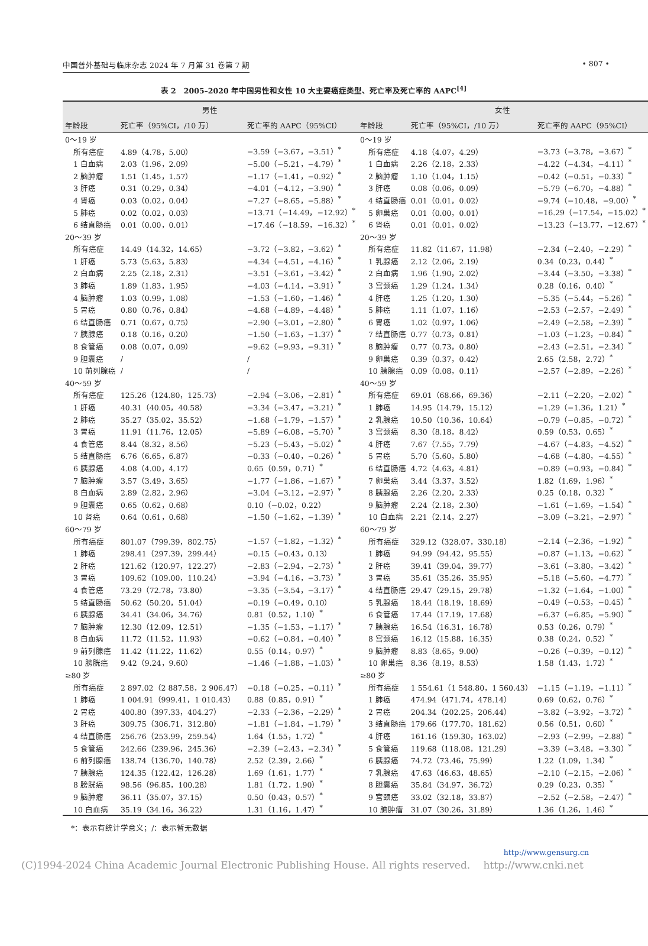中国普外基础与临床杂志 2024 年 7 月第 31 卷第 7 期 • 807 •
表 2　2005–2020 年中国男性和女性 10 大主要癌症类型、死亡率及死亡率的 AAPC<sup>[4]</sup>
| 男性 | | | 女性 | | |
| --- | --- | --- | --- | --- | --- |
| 年龄段 | 死亡率（95%CI，/10 万） | 死亡率的 AAPC（95%CI） | 年龄段 | 死亡率（95%CI，/10 万） | 死亡率的 AAPC（95%CI） |
| 0～19 岁 | | | 0～19 岁 | | |
| 所有癌症 | 4.89（4.78，5.00） | −3.59（−3.67，−3.51）<sup>*</sup> | 所有癌症 | 4.18（4.07，4.29） | −3.73（−3.78，−3.67）<sup>*</sup> |
| 1 白血病 | 2.03（1.96，2.09） | −5.00（−5.21，−4.79）<sup>*</sup> | 1 白血病 | 2.26（2.18，2.33） | −4.22（−4.34，−4.11）<sup>*</sup> |
| 2 脑肿瘤 | 1.51（1.45，1.57） | −1.17（−1.41，−0.92）<sup>*</sup> | 2 脑肿瘤 | 1.10（1.04，1.15） | −0.42（−0.51，−0.33）<sup>*</sup> |
| 3 肝癌 | 0.31（0.29，0.34） | −4.01（−4.12，−3.90）<sup>*</sup> | 3 肝癌 | 0.08（0.06，0.09） | −5.79（−6.70，−4.88）<sup>*</sup> |
| 4 肾癌 | 0.03（0.02，0.04） | −7.27（−8.65，−5.88）<sup>*</sup> | 4 结直肠癌 | 0.01（0.01，0.02） | −9.74（−10.48，−9.00）<sup>*</sup> |
| 5 肺癌 | 0.02（0.02，0.03） | −13.71（−14.49，−12.92）<sup>*</sup> | 5 卵巢癌 | 0.01（0.00，0.01） | −16.29（−17.54，−15.02）<sup>*</sup> |
| 6 结直肠癌 | 0.01（0.00，0.01） | −17.46（−18.59，−16.32）<sup>*</sup> | 6 肾癌 | 0.01（0.01，0.02） | −13.23（−13.77，−12.67）<sup>*</sup> |
| 20～39 岁 | | | 20～39 岁 | | |
| 所有癌症 | 14.49（14.32，14.65） | −3.72（−3.82，−3.62）<sup>*</sup> | 所有癌症 | 11.82（11.67，11.98） | −2.34（−2.40，−2.29）<sup>*</sup> |
| 1 肝癌 | 5.73（5.63，5.83） | −4.34（−4.51，−4.16）<sup>*</sup> | 1 乳腺癌 | 2.12（2.06，2.19） | 0.34（0.23，0.44）<sup>*</sup> |
| 2 白血病 | 2.25（2.18，2.31） | −3.51（−3.61，−3.42）<sup>*</sup> | 2 白血病 | 1.96（1.90，2.02） | −3.44（−3.50，−3.38）<sup>*</sup> |
| 3 肺癌 | 1.89（1.83，1.95） | −4.03（−4.14，−3.91）<sup>*</sup> | 3 宫颈癌 | 1.29（1.24，1.34） | 0.28（0.16，0.40）<sup>*</sup> |
| 4 脑肿瘤 | 1.03（0.99，1.08） | −1.53（−1.60，−1.46）<sup>*</sup> | 4 肝癌 | 1.25（1.20，1.30） | −5.35（−5.44，−5.26）<sup>*</sup> |
| 5 胃癌 | 0.80（0.76，0.84） | −4.68（−4.89，−4.48）<sup>*</sup> | 5 肺癌 | 1.11（1.07，1.16） | −2.53（−2.57，−2.49）<sup>*</sup> |
| 6 结直肠癌 | 0.71（0.67，0.75） | −2.90（−3.01，−2.80）<sup>*</sup> | 6 胃癌 | 1.02（0.97，1.06） | −2.49（−2.58，−2.39）<sup>*</sup> |
| 7 胰腺癌 | 0.18（0.16，0.20） | −1.50（−1.63，−1.37）<sup>*</sup> | 7 结直肠癌 | 0.77（0.73，0.81） | −1.03（−1.23，−0.84）<sup>*</sup> |
| 8 食管癌 | 0.08（0.07，0.09） | −9.62（−9.93，−9.31）<sup>*</sup> | 8 脑肿瘤 | 0.77（0.73，0.80） | −2.43（−2.51，−2.34）<sup>*</sup> |
| 9 胆囊癌 | / | / | 9 卵巢癌 | 0.39（0.37，0.42） | 2.65（2.58，2.72）<sup>*</sup> |
| 10 前列腺癌 | / | / | 10 胰腺癌 | 0.09（0.08，0.11） | −2.57（−2.89，−2.26）<sup>*</sup> |
| 40～59 岁 | | | 40～59 岁 | | |
| 所有癌症 | 125.26（124.80，125.73） | −2.94（−3.06，−2.81）<sup>*</sup> | 所有癌症 | 69.01（68.66，69.36） | −2.11（−2.20，−2.02）<sup>*</sup> |
| 1 肝癌 | 40.31（40.05，40.58） | −3.34（−3.47，−3.21）<sup>*</sup> | 1 肺癌 | 14.95（14.79，15.12） | −1.29（−1.36，1.21）<sup>*</sup> |
| 2 肺癌 | 35.27（35.02，35.52） | −1.68（−1.79，−1.57）<sup>*</sup> | 2 乳腺癌 | 10.50（10.36，10.64） | −0.79（−0.85，−0.72）<sup>*</sup> |
| 3 胃癌 | 11.91（11.76，12.05） | −5.89（−6.08，−5.70）<sup>*</sup> | 3 宫颈癌 | 8.30（8.18，8.42） | 0.59（0.53，0.65）<sup>*</sup> |
| 4 食管癌 | 8.44（8.32，8.56） | −5.23（−5.43，−5.02）<sup>*</sup> | 4 肝癌 | 7.67（7.55，7.79） | −4.67（−4.83，−4.52）<sup>*</sup> |
| 5 结直肠癌 | 6.76（6.65，6.87） | −0.33（−0.40，−0.26）<sup>*</sup> | 5 胃癌 | 5.70（5.60，5.80） | −4.68（−4.80，−4.55）<sup>*</sup> |
| 6 胰腺癌 | 4.08（4.00，4.17） | 0.65（0.59，0.71）<sup>*</sup> | 6 结直肠癌 | 4.72（4.63，4.81） | −0.89（−0.93，−0.84）<sup>*</sup> |
| 7 脑肿瘤 | 3.57（3.49，3.65） | −1.77（−1.86，−1.67）<sup>*</sup> | 7 卵巢癌 | 3.44（3.37，3.52） | 1.82（1.69，1.96）<sup>*</sup> |
| 8 白血病 | 2.89（2.82，2.96） | −3.04（−3.12，−2.97）<sup>*</sup> | 8 胰腺癌 | 2.26（2.20，2.33） | 0.25（0.18，0.32）<sup>*</sup> |
| 9 胆囊癌 | 0.65（0.62，0.68） | 0.10（−0.02，0.22） | 9 脑肿瘤 | 2.24（2.18，2.30） | −1.61（−1.69，−1.54）<sup>*</sup> |
| 10 肾癌 | 0.64（0.61，0.68） | −1.50（−1.62，−1.39）<sup>*</sup> | 10 白血病 | 2.21（2.14，2.27） | −3.09（−3.21，−2.97）<sup>*</sup> |
| 60～79 岁 | | | 60～79 岁 | | |
| 所有癌症 | 801.07（799.39，802.75） | −1.57（−1.82，−1.32）<sup>*</sup> | 所有癌症 | 329.12（328.07，330.18） | −2.14（−2.36，−1.92）<sup>*</sup> |
| 1 肺癌 | 298.41（297.39，299.44） | −0.15（−0.43，0.13） | 1 肺癌 | 94.99（94.42，95.55） | −0.87（−1.13，−0.62）<sup>*</sup> |
| 2 肝癌 | 121.62（120.97，122.27） | −2.83（−2.94，−2.73）<sup>*</sup> | 2 肝癌 | 39.41（39.04，39.77） | −3.61（−3.80，−3.42）<sup>*</sup> |
| 3 胃癌 | 109.62（109.00，110.24） | −3.94（−4.16，−3.73）<sup>*</sup> | 3 胃癌 | 35.61（35.26，35.95） | −5.18（−5.60，−4.77）<sup>*</sup> |
| 4 食管癌 | 73.29（72.78，73.80） | −3.35（−3.54，−3.17）<sup>*</sup> | 4 结直肠癌 | 29.47（29.15，29.78） | −1.32（−1.64，−1.00）<sup>*</sup> |
| 5 结直肠癌 | 50.62（50.20，51.04） | −0.19（−0.49，0.10） | 5 乳腺癌 | 18.44（18.19，18.69） | −0.49（−0.53，−0.45）<sup>*</sup> |
| 6 胰腺癌 | 34.41（34.06，34.76） | 0.81（0.52，1.10）<sup>*</sup> | 6 食管癌 | 17.44（17.19，17.68） | −6.37（−6.85，−5.90）<sup>*</sup> |
| 7 脑肿瘤 | 12.30（12.09，12.51） | −1.35（−1.53，−1.17）<sup>*</sup> | 7 胰腺癌 | 16.54（16.31，16.78） | 0.53（0.26，0.79）<sup>*</sup> |
| 8 白血病 | 11.72（11.52，11.93） | −0.62（−0.84，−0.40）<sup>*</sup> | 8 宫颈癌 | 16.12（15.88，16.35） | 0.38（0.24，0.52）<sup>*</sup> |
| 9 前列腺癌 | 11.42（11.22，11.62） | 0.55（0.14，0.97）<sup>*</sup> | 9 脑肿瘤 | 8.83（8.65，9.00） | −0.26（−0.39，−0.12）<sup>*</sup> |
| 10 膀胱癌 | 9.42（9.24，9.60） | −1.46（−1.88，−1.03）<sup>*</sup> | 10 卵巢癌 | 8.36（8.19，8.53） | 1.58（1.43，1.72）<sup>*</sup> |
| ≥80 岁 | | | ≥80 岁 | | |
| 所有癌症 | 2 897.02（2 887.58，2 906.47） | −0.18（−0.25，−0.11）<sup>*</sup> | 所有癌症 | 1 554.61（1 548.80，1 560.43） | −1.15（−1.19，−1.11）<sup>*</sup> |
| 1 肺癌 | 1 004.91（999.41，1 010.43） | 0.88（0.85，0.91）<sup>*</sup> | 1 肺癌 | 474.94（471.74，478.14） | 0.69（0.62，0.76）<sup>*</sup> |
| 2 胃癌 | 400.80（397.33，404.27） | −2.33（−2.36，−2.29）<sup>*</sup> | 2 胃癌 | 204.34（202.25，206.44） | −3.82（−3.92，−3.72）<sup>*</sup> |
| 3 肝癌 | 309.75（306.71，312.80） | −1.81（−1.84，−1.79）<sup>*</sup> | 3 结直肠癌 | 179.66（177.70，181.62） | 0.56（0.51，0.60）<sup>*</sup> |
| 4 结直肠癌 | 256.76（253.99，259.54） | 1.64（1.55，1.72）<sup>*</sup> | 4 肝癌 | 161.16（159.30，163.02） | −2.93（−2.99，−2.88）<sup>*</sup> |
| 5 食管癌 | 242.66（239.96，245.36） | −2.39（−2.43，−2.34）<sup>*</sup> | 5 食管癌 | 119.68（118.08，121.29） | −3.39（−3.48，−3.30）<sup>*</sup> |
| 6 前列腺癌 | 138.74（136.70，140.78） | 2.52（2.39，2.66）<sup>*</sup> | 6 胰腺癌 | 74.72（73.46，75.99） | 1.22（1.09，1.34）<sup>*</sup> |
| 7 胰腺癌 | 124.35（122.42，126.28） | 1.69（1.61，1.77）<sup>*</sup> | 7 乳腺癌 | 47.63（46.63，48.65） | −2.10（−2.15，−2.06）<sup>*</sup> |
| 8 膀胱癌 | 98.56（96.85，100.28） | 1.81（1.72，1.90）<sup>*</sup> | 8 胆囊癌 | 35.84（34.97，36.72） | 0.29（0.23，0.35）<sup>*</sup> |
| 9 脑肿瘤 | 36.11（35.07，37.15） | 0.50（0.43，0.57）<sup>*</sup> | 9 宫颈癌 | 33.02（32.18，33.87） | −2.52（−2.58，−2.47）<sup>*</sup> |
| 10 白血病 | 35.19（34.16，36.22） | 1.31（1.16，1.47）<sup>*</sup> | 10 脑肿瘤 | 31.07（30.26，31.89） | 1.36（1.26，1.46）<sup>*</sup> |
*：表示有统计学意义；/：表示暂无数据
http://www.gensurg.cn
(C)1994-2024 China Academic Journal Electronic Publishing House. All rights reserved.　 http://www.cnki.net